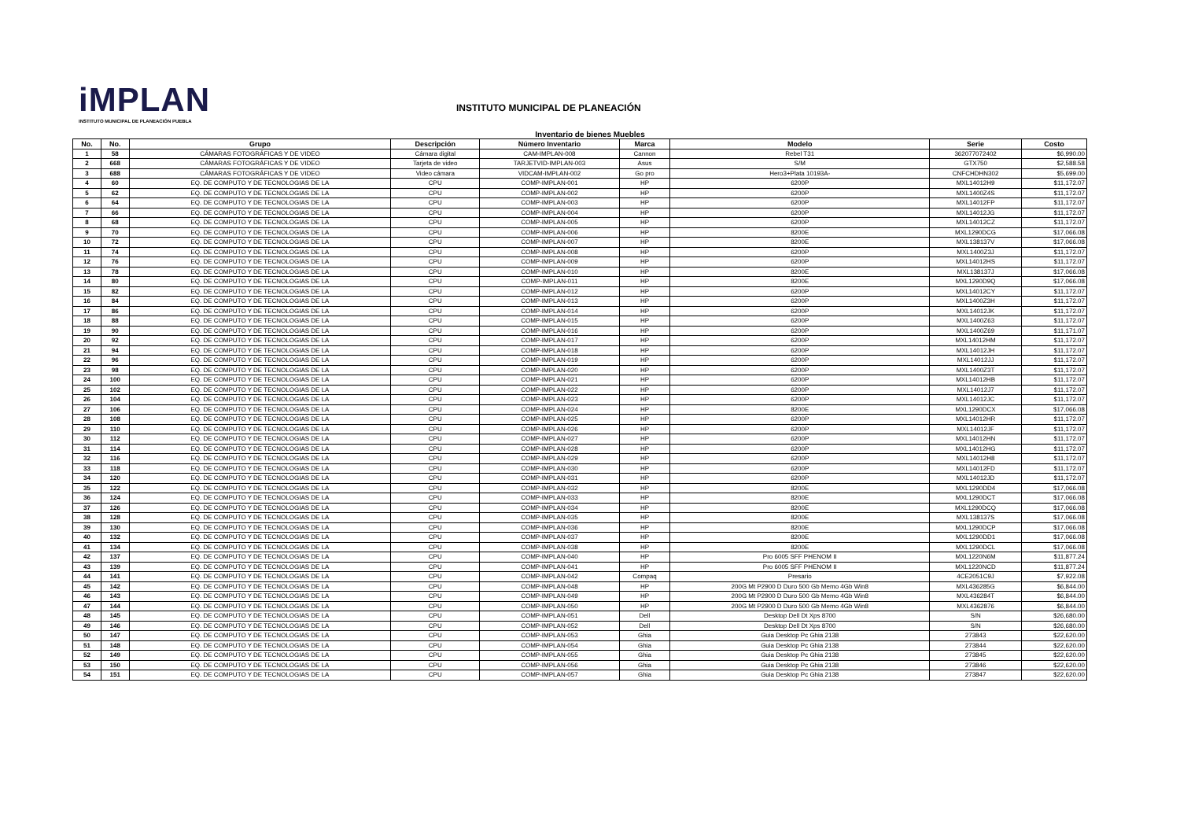iMPLAN
INSTITUTO MUNICIPAL DE PLANEACIÓN PUEBLA
INSTITUTO MUNICIPAL DE PLANEACIÓN
Inventario de bienes Muebles
| No. | No. | Grupo | Descripción | Número Inventario | Marca | Modelo | Serie | Costo |
| --- | --- | --- | --- | --- | --- | --- | --- | --- |
| 1 | 58 | CÁMARAS FOTOGRÁFICAS Y DE VIDEO | Cámara digital | CAM-IMPLAN-008 | Cannon | Rebel T31 | 362077072402 | $6,990.00 |
| 2 | 668 | CÁMARAS FOTOGRÁFICAS Y DE VIDEO | Tarjeta de video | TARJETVID-IMPLAN-003 | Asus | S/M | GTX750 | $2,588.58 |
| 3 | 688 | CÁMARAS FOTOGRÁFICAS Y DE VIDEO | Video cámara | VIDCAM-IMPLAN-002 | Go pro | Hero3+Plata 10193A- | CNFCHDHN302 | $5,699.00 |
| 4 | 60 | EQ. DE COMPUTO Y DE TECNOLOGIAS DE LA | CPU | COMP-IMPLAN-001 | HP | 6200P | MXL14012H9 | $11,172.07 |
| 5 | 62 | EQ. DE COMPUTO Y DE TECNOLOGIAS DE LA | CPU | COMP-IMPLAN-002 | HP | 6200P | MXL1400Z4S | $11,172.07 |
| 6 | 64 | EQ. DE COMPUTO Y DE TECNOLOGIAS DE LA | CPU | COMP-IMPLAN-003 | HP | 6200P | MXL14012FP | $11,172.07 |
| 7 | 66 | EQ. DE COMPUTO Y DE TECNOLOGIAS DE LA | CPU | COMP-IMPLAN-004 | HP | 6200P | MXL14012JG | $11,172.07 |
| 8 | 68 | EQ. DE COMPUTO Y DE TECNOLOGIAS DE LA | CPU | COMP-IMPLAN-005 | HP | 6200P | MXL14012CZ | $11,172.07 |
| 9 | 70 | EQ. DE COMPUTO Y DE TECNOLOGIAS DE LA | CPU | COMP-IMPLAN-006 | HP | 8200E | MXL1290DCG | $17,066.08 |
| 10 | 72 | EQ. DE COMPUTO Y DE TECNOLOGIAS DE LA | CPU | COMP-IMPLAN-007 | HP | 8200E | MXL138137V | $17,066.08 |
| 11 | 74 | EQ. DE COMPUTO Y DE TECNOLOGIAS DE LA | CPU | COMP-IMPLAN-008 | HP | 6200P | MXL1400Z3J | $11,172.07 |
| 12 | 76 | EQ. DE COMPUTO Y DE TECNOLOGIAS DE LA | CPU | COMP-IMPLAN-009 | HP | 6200P | MXL14012HS | $11,172.07 |
| 13 | 78 | EQ. DE COMPUTO Y DE TECNOLOGIAS DE LA | CPU | COMP-IMPLAN-010 | HP | 8200E | MXL138137J | $17,066.08 |
| 14 | 80 | EQ. DE COMPUTO Y DE TECNOLOGIAS DE LA | CPU | COMP-IMPLAN-011 | HP | 8200E | MXL1290D9Q | $17,066.08 |
| 15 | 82 | EQ. DE COMPUTO Y DE TECNOLOGIAS DE LA | CPU | COMP-IMPLAN-012 | HP | 6200P | MXL14012CY | $11,172.07 |
| 16 | 84 | EQ. DE COMPUTO Y DE TECNOLOGIAS DE LA | CPU | COMP-IMPLAN-013 | HP | 6200P | MXL1400Z3H | $11,172.07 |
| 17 | 86 | EQ. DE COMPUTO Y DE TECNOLOGIAS DE LA | CPU | COMP-IMPLAN-014 | HP | 6200P | MXL14012JK | $11,172.07 |
| 18 | 88 | EQ. DE COMPUTO Y DE TECNOLOGIAS DE LA | CPU | COMP-IMPLAN-015 | HP | 6200P | MXL1400Z63 | $11,172.07 |
| 19 | 90 | EQ. DE COMPUTO Y DE TECNOLOGIAS DE LA | CPU | COMP-IMPLAN-016 | HP | 6200P | MXL1400Z69 | $11,171.07 |
| 20 | 92 | EQ. DE COMPUTO Y DE TECNOLOGIAS DE LA | CPU | COMP-IMPLAN-017 | HP | 6200P | MXL14012HM | $11,172.07 |
| 21 | 94 | EQ. DE COMPUTO Y DE TECNOLOGIAS DE LA | CPU | COMP-IMPLAN-018 | HP | 6200P | MXL14012JH | $11,172.07 |
| 22 | 96 | EQ. DE COMPUTO Y DE TECNOLOGIAS DE LA | CPU | COMP-IMPLAN-019 | HP | 6200P | MXL14012JJ | $11,172.07 |
| 23 | 98 | EQ. DE COMPUTO Y DE TECNOLOGIAS DE LA | CPU | COMP-IMPLAN-020 | HP | 6200P | MXL1400Z3T | $11,172.07 |
| 24 | 100 | EQ. DE COMPUTO Y DE TECNOLOGIAS DE LA | CPU | COMP-IMPLAN-021 | HP | 6200P | MXL14012HB | $11,172.07 |
| 25 | 102 | EQ. DE COMPUTO Y DE TECNOLOGIAS DE LA | CPU | COMP-IMPLAN-022 | HP | 6200P | MXL14012J7 | $11,172.07 |
| 26 | 104 | EQ. DE COMPUTO Y DE TECNOLOGIAS DE LA | CPU | COMP-IMPLAN-023 | HP | 6200P | MXL14012JC | $11,172.07 |
| 27 | 106 | EQ. DE COMPUTO Y DE TECNOLOGIAS DE LA | CPU | COMP-IMPLAN-024 | HP | 8200E | MXL1290DCX | $17,066.08 |
| 28 | 108 | EQ. DE COMPUTO Y DE TECNOLOGIAS DE LA | CPU | COMP-IMPLAN-025 | HP | 6200P | MXL14012HR | $11,172.07 |
| 29 | 110 | EQ. DE COMPUTO Y DE TECNOLOGIAS DE LA | CPU | COMP-IMPLAN-026 | HP | 6200P | MXL14012JF | $11,172.07 |
| 30 | 112 | EQ. DE COMPUTO Y DE TECNOLOGIAS DE LA | CPU | COMP-IMPLAN-027 | HP | 6200P | MXL14012HN | $11,172.07 |
| 31 | 114 | EQ. DE COMPUTO Y DE TECNOLOGIAS DE LA | CPU | COMP-IMPLAN-028 | HP | 6200P | MXL14012HG | $11,172.07 |
| 32 | 116 | EQ. DE COMPUTO Y DE TECNOLOGIAS DE LA | CPU | COMP-IMPLAN-029 | HP | 6200P | MXL14012H8 | $11,172.07 |
| 33 | 118 | EQ. DE COMPUTO Y DE TECNOLOGIAS DE LA | CPU | COMP-IMPLAN-030 | HP | 6200P | MXL14012FD | $11,172.07 |
| 34 | 120 | EQ. DE COMPUTO Y DE TECNOLOGIAS DE LA | CPU | COMP-IMPLAN-031 | HP | 6200P | MXL14012JD | $11,172.07 |
| 35 | 122 | EQ. DE COMPUTO Y DE TECNOLOGIAS DE LA | CPU | COMP-IMPLAN-032 | HP | 8200E | MXL1290DD4 | $17,066.08 |
| 36 | 124 | EQ. DE COMPUTO Y DE TECNOLOGIAS DE LA | CPU | COMP-IMPLAN-033 | HP | 8200E | MXL1290DCT | $17,066.08 |
| 37 | 126 | EQ. DE COMPUTO Y DE TECNOLOGIAS DE LA | CPU | COMP-IMPLAN-034 | HP | 8200E | MXL1290DCQ | $17,066.08 |
| 38 | 128 | EQ. DE COMPUTO Y DE TECNOLOGIAS DE LA | CPU | COMP-IMPLAN-035 | HP | 8200E | MXL138137S | $17,066.08 |
| 39 | 130 | EQ. DE COMPUTO Y DE TECNOLOGIAS DE LA | CPU | COMP-IMPLAN-036 | HP | 8200E | MXL1290DCP | $17,066.08 |
| 40 | 132 | EQ. DE COMPUTO Y DE TECNOLOGIAS DE LA | CPU | COMP-IMPLAN-037 | HP | 8200E | MXL1290DD1 | $17,066.08 |
| 41 | 134 | EQ. DE COMPUTO Y DE TECNOLOGIAS DE LA | CPU | COMP-IMPLAN-038 | HP | 8200E | MXL1290DCL | $17,066.08 |
| 42 | 137 | EQ. DE COMPUTO Y DE TECNOLOGIAS DE LA | CPU | COMP-IMPLAN-040 | HP | Pro 6005 SFF PHENOM II | MXL1220N6M | $11,877.24 |
| 43 | 139 | EQ. DE COMPUTO Y DE TECNOLOGIAS DE LA | CPU | COMP-IMPLAN-041 | HP | Pro 6005 SFF PHENOM II | MXL1220NCD | $11,877.24 |
| 44 | 141 | EQ. DE COMPUTO Y DE TECNOLOGIAS DE LA | CPU | COMP-IMPLAN-042 | Compaq | Presario | 4CE2051C9J | $7,922.08 |
| 45 | 142 | EQ. DE COMPUTO Y DE TECNOLOGIAS DE LA | CPU | COMP-IMPLAN-048 | HP | 200G Mt P2900 D Duro 500 Gb Memo 4Gb Win8 | MXL436285G | $6,844.00 |
| 46 | 143 | EQ. DE COMPUTO Y DE TECNOLOGIAS DE LA | CPU | COMP-IMPLAN-049 | HP | 200G Mt P2900 D Duro 500 Gb Memo 4Gb Win8 | MXL436284T | $6,844.00 |
| 47 | 144 | EQ. DE COMPUTO Y DE TECNOLOGIAS DE LA | CPU | COMP-IMPLAN-050 | HP | 200G Mt P2900 D Duro 500 Gb Memo 4Gb Win8 | MXL4362876 | $6,844.00 |
| 48 | 145 | EQ. DE COMPUTO Y DE TECNOLOGIAS DE LA | CPU | COMP-IMPLAN-051 | Dell | Desktop Dell Dt Xps 8700 | S/N | $26,680.00 |
| 49 | 146 | EQ. DE COMPUTO Y DE TECNOLOGIAS DE LA | CPU | COMP-IMPLAN-052 | Dell | Desktop Dell Dt Xps 8700 | S/N | $26,680.00 |
| 50 | 147 | EQ. DE COMPUTO Y DE TECNOLOGIAS DE LA | CPU | COMP-IMPLAN-053 | Ghia | Guia Desktop Pc Ghia 2138 | 273843 | $22,620.00 |
| 51 | 148 | EQ. DE COMPUTO Y DE TECNOLOGIAS DE LA | CPU | COMP-IMPLAN-054 | Ghia | Guia Desktop Pc Ghia 2138 | 273844 | $22,620.00 |
| 52 | 149 | EQ. DE COMPUTO Y DE TECNOLOGIAS DE LA | CPU | COMP-IMPLAN-055 | Ghia | Guia Desktop Pc Ghia 2138 | 273845 | $22,620.00 |
| 53 | 150 | EQ. DE COMPUTO Y DE TECNOLOGIAS DE LA | CPU | COMP-IMPLAN-056 | Ghia | Guia Desktop Pc Ghia 2138 | 273846 | $22,620.00 |
| 54 | 151 | EQ. DE COMPUTO Y DE TECNOLOGIAS DE LA | CPU | COMP-IMPLAN-057 | Ghia | Guia Desktop Pc Ghia 2138 | 273847 | $22,620.00 |